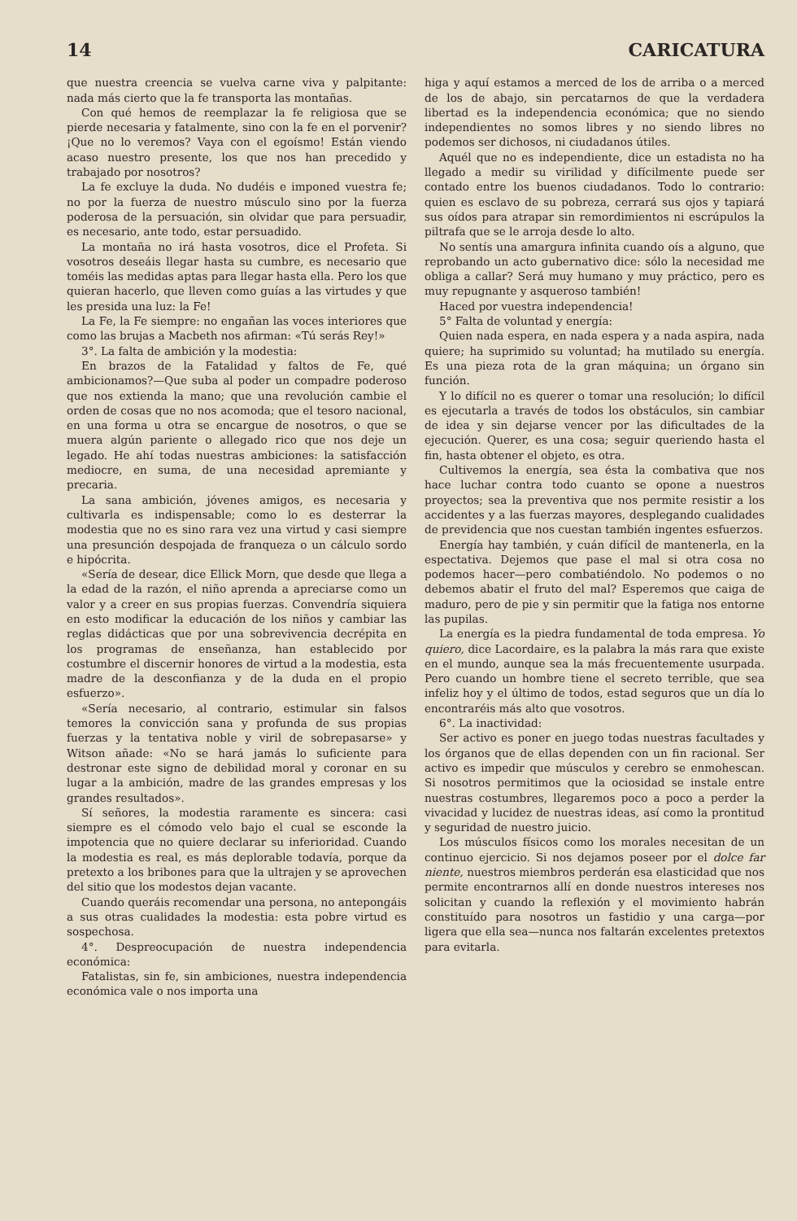14 CARICATURA
que nuestra creencia se vuelva carne viva y palpitante: nada más cierto que la fe transporta las montañas.
Con qué hemos de reemplazar la fe religiosa que se pierde necesaria y fatalmente, sino con la fe en el porvenir? ¡Que no lo veremos? Vaya con el egoísmo! Están viendo acaso nuestro presente, los que nos han precedido y trabajado por nosotros?
La fe excluye la duda. No dudéis e imponed vuestra fe; no por la fuerza de nuestro músculo sino por la fuerza poderosa de la persuación, sin olvidar que para persuadir, es necesario, ante todo, estar persuadido.
La montaña no irá hasta vosotros, dice el Profeta. Si vosotros deseáis llegar hasta su cumbre, es necesario que toméis las medidas aptas para llegar hasta ella. Pero los que quieran hacerlo, que lleven como guías a las virtudes y que les presida una luz: la Fe!
La Fe, la Fe siempre: no engañan las voces interiores que como las brujas a Macbeth nos afirman: «Tú serás Rey!»
3°. La falta de ambición y la modestia:
En brazos de la Fatalidad y faltos de Fe, qué ambicionamos?—Que suba al poder un compadre poderoso que nos extienda la mano; que una revolución cambie el orden de cosas que no nos acomoda; que el tesoro nacional, en una forma u otra se encargue de nosotros, o que se muera algún pariente o allegado rico que nos deje un legado. He ahí todas nuestras ambiciones: la satisfacción mediocre, en suma, de una necesidad apremiante y precaria.
La sana ambición, jóvenes amigos, es necesaria y cultivarla es indispensable; como lo es desterrar la modestia que no es sino rara vez una virtud y casi siempre una presunción despojada de franqueza o un cálculo sordo e hipócrita.
«Sería de desear, dice Ellick Morn, que desde que llega a la edad de la razón, el niño aprenda a apreciarse como un valor y a creer en sus propias fuerzas. Convendría siquiera en esto modificar la educación de los niños y cambiar las reglas didácticas que por una sobrevivencia decrépita en los programas de enseñanza, han establecido por costumbre el discernir honores de virtud a la modestia, esta madre de la desconfianza y de la duda en el propio esfuerzo».
«Sería necesario, al contrario, estimular sin falsos temores la convicción sana y profunda de sus propias fuerzas y la tentativa noble y viril de sobrepasarse» y Witson añade: «No se hará jamás lo suficiente para destronar este signo de debilidad moral y coronar en su lugar a la ambición, madre de las grandes empresas y los grandes resultados».
Sí señores, la modestia raramente es sincera: casi siempre es el cómodo velo bajo el cual se esconde la impotencia que no quiere declarar su inferioridad. Cuando la modestia es real, es más deplorable todavía, porque da pretexto a los bribones para que la ultrajen y se aprovechen del sitio que los modestos dejan vacante.
Cuando queráis recomendar una persona, no antepongáis a sus otras cualidades la modestia: esta pobre virtud es sospechosa.
4°. Despreocupación de nuestra independencia económica:
Fatalistas, sin fe, sin ambiciones, nuestra independencia económica vale o nos importa una
higa y aquí estamos a merced de los de arriba o a merced de los de abajo, sin percatarnos de que la verdadera libertad es la independencia económica; que no siendo independientes no somos libres y no siendo libres no podemos ser dichosos, ni ciudadanos útiles.
Aquél que no es independiente, dice un estadista no ha llegado a medir su virilidad y difícilmente puede ser contado entre los buenos ciudadanos. Todo lo contrario: quien es esclavo de su pobreza, cerrará sus ojos y tapiará sus oídos para atrapar sin remordimientos ni escrúpulos la piltrafa que se le arroja desde lo alto.
No sentís una amargura infinita cuando oís a alguno, que reprobando un acto gubernativo dice: sólo la necesidad me obliga a callar? Será muy humano y muy práctico, pero es muy repugnante y asqueroso también!
Haced por vuestra independencia!
5° Falta de voluntad y energía:
Quien nada espera, en nada espera y a nada aspira, nada quiere; ha suprimido su voluntad; ha mutilado su energía. Es una pieza rota de la gran máquina; un órgano sin función.
Y lo difícil no es querer o tomar una resolución; lo difícil es ejecutarla a través de todos los obstáculos, sin cambiar de idea y sin dejarse vencer por las dificultades de la ejecución. Querer, es una cosa; seguir queriendo hasta el fin, hasta obtener el objeto, es otra.
Cultivemos la energía, sea ésta la combativa que nos hace luchar contra todo cuanto se opone a nuestros proyectos; sea la preventiva que nos permite resistir a los accidentes y a las fuerzas mayores, desplegando cualidades de previdencia que nos cuestan también ingentes esfuerzos.
Energía hay también, y cuán difícil de mantenerla, en la espectativa. Dejemos que pase el mal si otra cosa no podemos hacer—pero combatiéndolo. No podemos o no debemos abatir el fruto del mal? Esperemos que caiga de maduro, pero de pie y sin permitir que la fatiga nos entorne las pupilas.
La energía es la piedra fundamental de toda empresa. Yo quiero, dice Lacordaire, es la palabra la más rara que existe en el mundo, aunque sea la más frecuentemente usurpada. Pero cuando un hombre tiene el secreto terrible, que sea infeliz hoy y el último de todos, estad seguros que un día lo encontraréis más alto que vosotros.
6°. La inactividad:
Ser activo es poner en juego todas nuestras facultades y los órganos que de ellas dependen con un fin racional. Ser activo es impedir que músculos y cerebro se enmohescan. Si nosotros permitimos que la ociosidad se instale entre nuestras costumbres, llegaremos poco a poco a perder la vivacidad y lucidez de nuestras ideas, así como la prontitud y seguridad de nuestro juicio.
Los músculos físicos como los morales necesitan de un continuo ejercicio. Si nos dejamos poseer por el dolce far niente, nuestros miembros perderán esa elasticidad que nos permite encontrarnos allí en donde nuestros intereses nos solicitan y cuando la reflexión y el movimiento habrán constituído para nosotros un fastidio y una carga—por ligera que ella sea—nunca nos faltarán excelentes pretextos para evitarla.